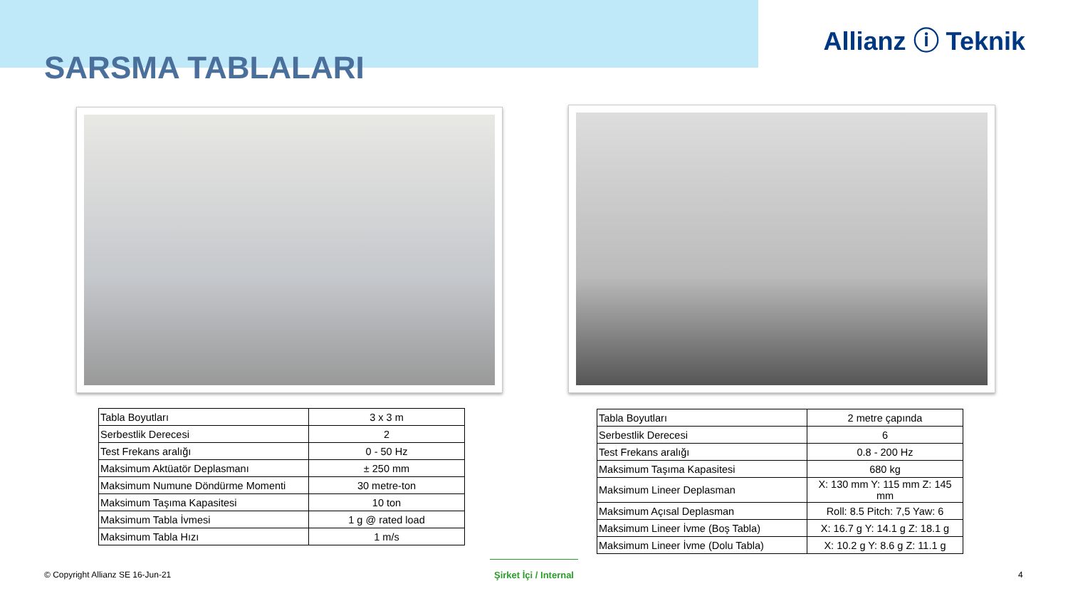Allianz ⓘ Teknik
SARSMA TABLALARI
| Tabla Boyutları | 3 x 3 m |
| Serbestlik Derecesi | 2 |
| Test Frekans aralığı | 0 - 50 Hz |
| Maksimum Aktüatör Deplasmanı | ± 250 mm |
| Maksimum Numune Döndürme Momenti | 30 metre-ton |
| Maksimum Taşıma Kapasitesi | 10 ton |
| Maksimum Tabla İvmesi | 1 g @ rated load |
| Maksimum Tabla Hızı | 1 m/s |
| Tabla Boyutları | 2 metre çapında |
| Serbestlik Derecesi | 6 |
| Test Frekans aralığı | 0.8 - 200 Hz |
| Maksimum Taşıma Kapasitesi | 680 kg |
| Maksimum Lineer Deplasman | X: 130 mm Y: 115 mm Z: 145 mm |
| Maksimum Açısal Deplasman | Roll: 8.5 Pitch: 7,5 Yaw: 6 |
| Maksimum Lineer İvme (Boş Tabla) | X: 16.7 g Y: 14.1 g Z: 18.1 g |
| Maksimum Lineer İvme (Dolu Tabla) | X: 10.2 g Y: 8.6 g Z: 11.1 g |
© Copyright Allianz SE 16-Jun-21
Şirket İçi / Internal
4